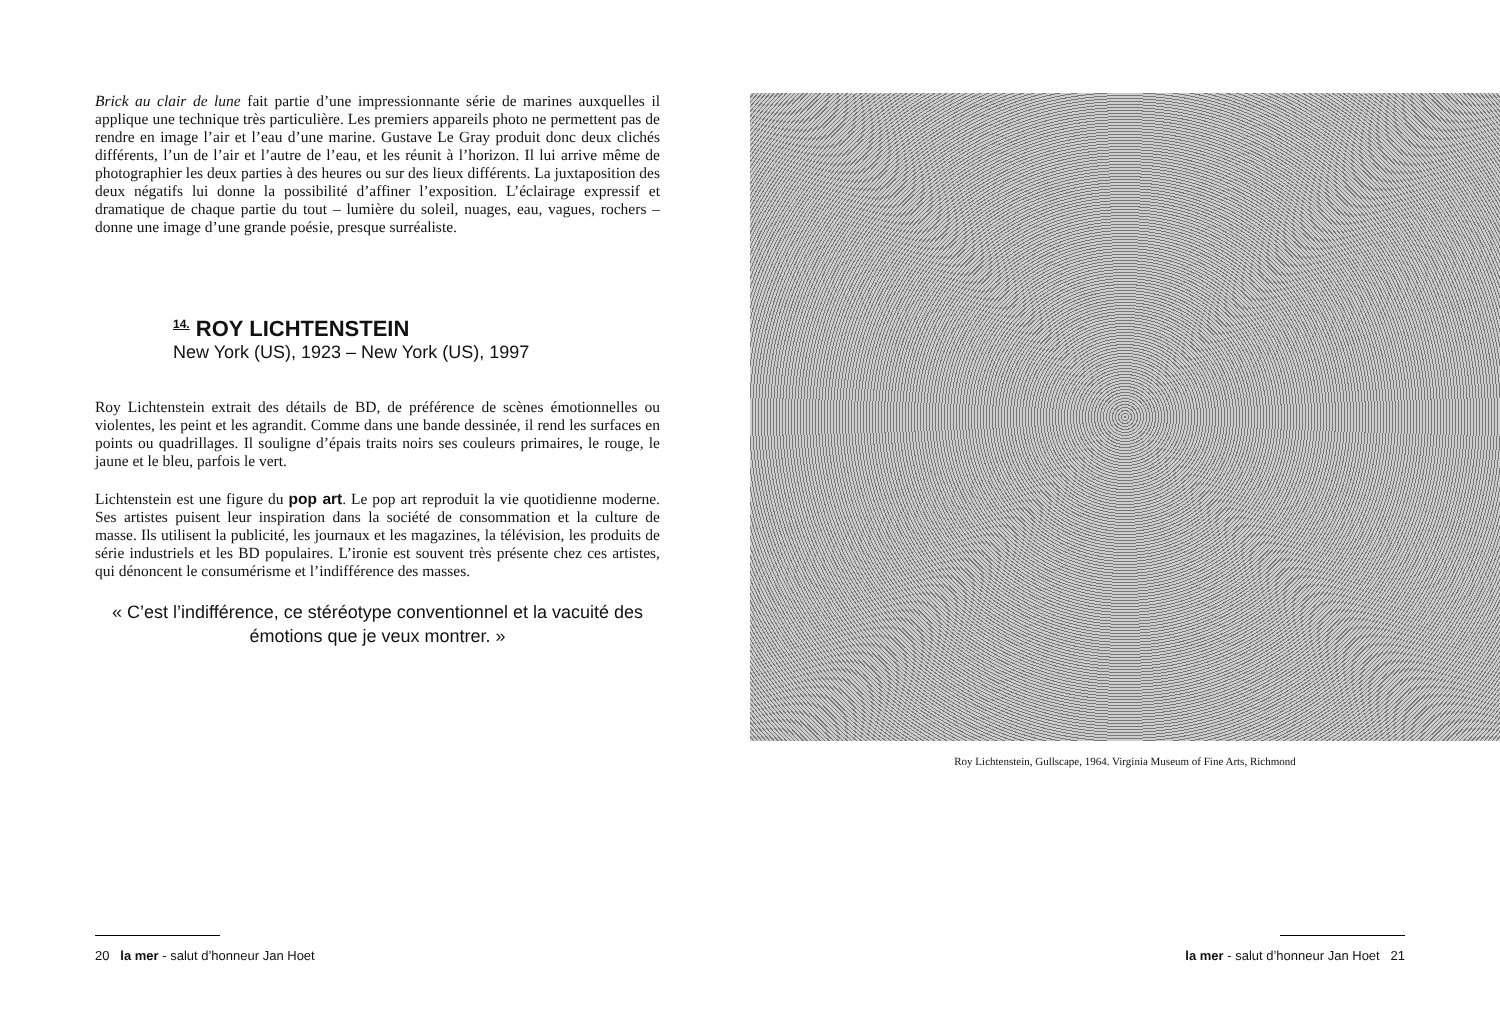Brick au clair de lune fait partie d’une impressionnante série de marines auxquelles il applique une technique très particulière. Les premiers appareils photo ne permettent pas de rendre en image l’air et l’eau d’une marine. Gustave Le Gray produit donc deux clichés différents, l’un de l’air et l’autre de l’eau, et les réunit à l’horizon. Il lui arrive même de photographier les deux parties à des heures ou sur des lieux différents. La juxtaposition des deux négatifs lui donne la possibilité d’affiner l’exposition. L’éclairage expressif et dramatique de chaque partie du tout – lumière du soleil, nuages, eau, vagues, rochers – donne une image d’une grande poésie, presque surréaliste.
<sup>14.</sup> ROY LICHTENSTEIN
New York (US), 1923 – New York (US), 1997
Roy Lichtenstein extrait des détails de BD, de préférence de scènes émotionnelles ou violentes, les peint et les agrandit. Comme dans une bande dessinée, il rend les surfaces en points ou quadrillages. Il souligne d’épais traits noirs ses couleurs primaires, le rouge, le jaune et le bleu, parfois le vert.
Lichtenstein est une figure du pop art. Le pop art reproduit la vie quotidienne moderne. Ses artistes puisent leur inspiration dans la société de consommation et la culture de masse. Ils utilisent la publicité, les journaux et les magazines, la télévision, les produits de série industriels et les BD populaires. L’ironie est souvent très présente chez ces artistes, qui dénoncent le consumérisme et l’indifférence des masses.
« C’est l’indifférence, ce stéréotype conventionnel et la vacuité des émotions que je veux montrer. »
Roy Lichtenstein, Gullscape, 1964. Virginia Museum of Fine Arts, Richmond
20 la mer - salut d’honneur Jan Hoet
la mer - salut d’honneur Jan Hoet 21